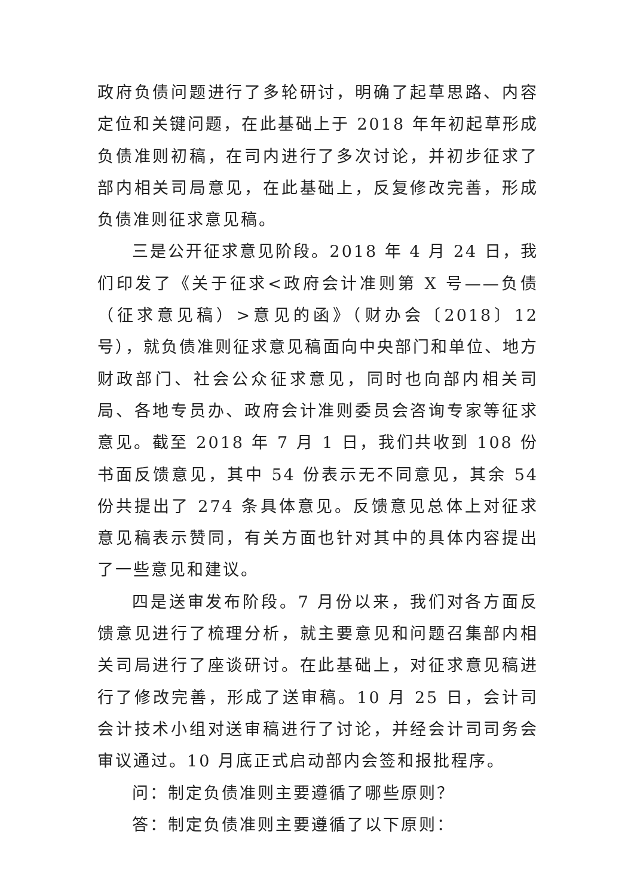政府负债问题进行了多轮研讨，明确了起草思路、内容定位和关键问题，在此基础上于 2018 年年初起草形成负债准则初稿，在司内进行了多次讨论，并初步征求了部内相关司局意见，在此基础上，反复修改完善，形成负债准则征求意见稿。
三是公开征求意见阶段。2018 年 4 月 24 日，我们印发了《关于征求<政府会计准则第 X 号——负债（征求意见稿）>意见的函》（财办会〔2018〕12 号），就负债准则征求意见稿面向中央部门和单位、地方财政部门、社会公众征求意见，同时也向部内相关司局、各地专员办、政府会计准则委员会咨询专家等征求意见。截至 2018 年 7 月 1 日，我们共收到 108 份书面反馈意见，其中 54 份表示无不同意见，其余 54 份共提出了 274 条具体意见。反馈意见总体上对征求意见稿表示赞同，有关方面也针对其中的具体内容提出了一些意见和建议。
四是送审发布阶段。7 月份以来，我们对各方面反馈意见进行了梳理分析，就主要意见和问题召集部内相关司局进行了座谈研讨。在此基础上，对征求意见稿进行了修改完善，形成了送审稿。10 月 25 日，会计司会计技术小组对送审稿进行了讨论，并经会计司司务会审议通过。10 月底正式启动部内会签和报批程序。
问：制定负债准则主要遵循了哪些原则？
答：制定负债准则主要遵循了以下原则：